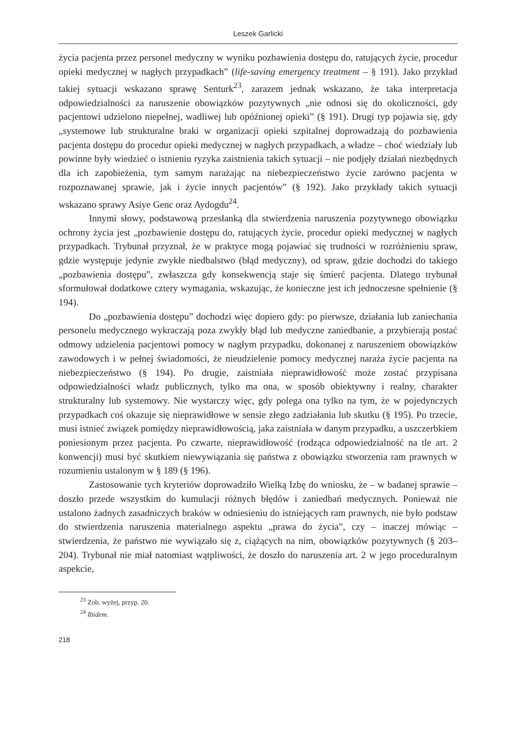Leszek Garlicki
życia pacjenta przez personel medyczny w wyniku pozbawienia dostępu do, ratujących życie, procedur opieki medycznej w nagłych przypadkach” (life-saving emergency treatment – § 191). Jako przykład takiej sytuacji wskazano sprawę Senturk<sup>23</sup>, zarazem jednak wskazano, że taka interpretacja odpowiedzialności za naruszenie obowiązków pozytywnych „nie odnosi się do okoliczności, gdy pacjentowi udzielono niepełnej, wadliwej lub opóźnionej opieki” (§ 191). Drugi typ pojawia się, gdy „systemowe lub strukturalne braki w organizacji opieki szpitalnej doprowadzają do pozbawienia pacjenta dostępu do procedur opieki medycznej w nagłych przypadkach, a władze – choć wiedziały lub powinne były wiedzieć o istnieniu ryzyka zaistnienia takich sytuacji – nie podjęły działań niezbędnych dla ich zapobieżenia, tym samym narażając na niebezpieczeństwo życie zarówno pacjenta w rozpoznawanej sprawie, jak i życie innych pacjentów” (§ 192). Jako przykłady takich sytuacji wskazano sprawy Asiye Genc oraz Aydogdu<sup>24</sup>.
Innymi słowy, podstawową przesłanką dla stwierdzenia naruszenia pozytywnego obowiązku ochrony życia jest „pozbawienie dostępu do, ratujących życie, procedur opieki medycznej w nagłych przypadkach. Trybunał przyznał, że w praktyce mogą pojawiać się trudności w rozróżnieniu spraw, gdzie występuje jedynie zwykłe niedbalstwo (błąd medyczny), od spraw, gdzie dochodzi do takiego „pozbawienia dostępu”, zwłaszcza gdy konsekwencją staje się śmierć pacjenta. Dlatego trybunał sformułował dodatkowe cztery wymagania, wskazując, że konieczne jest ich jednoczesne spełnienie (§ 194).
Do „pozbawienia dostępu” dochodzi więc dopiero gdy: po pierwsze, działania lub zaniechania personelu medycznego wykraczają poza zwykły błąd lub medyczne zaniedbanie, a przybierają postać odmowy udzielenia pacjentowi pomocy w nagłym przypadku, dokonanej z naruszeniem obowiązków zawodowych i w pełnej świadomości, że nieudzielenie pomocy medycznej naraża życie pacjenta na niebezpieczeństwo (§ 194). Po drugie, zaistniała nieprawidłowość może zostać przypisana odpowiedzialności władz publicznych, tylko ma ona, w sposób obiektywny i realny, charakter strukturalny lub systemowy. Nie wystarczy więc, gdy polega ona tylko na tym, że w pojedynczych przypadkach coś okazuje się nieprawidłowe w sensie złego zadziałania lub skutku (§ 195). Po trzecie, musi istnieć związek pomiędzy nieprawidłowością, jaka zaistniała w danym przypadku, a uszczerbkiem poniesionym przez pacjenta. Po czwarte, nieprawidłowość (rodząca odpowiedzialność na tle art. 2 konwencji) musi być skutkiem niewywiązania się państwa z obowiązku stworzenia ram prawnych w rozumieniu ustalonym w § 189 (§ 196).
Zastosowanie tych kryteriów doprowadziło Wielką Izbę do wniosku, że – w badanej sprawie – doszło przede wszystkim do kumulacji różnych błędów i zaniedbań medycznych. Ponieważ nie ustalono żadnych zasadniczych braków w odniesieniu do istniejących ram prawnych, nie było podstaw do stwierdzenia naruszenia materialnego aspektu „prawa do życia”, czy – inaczej mówiąc – stwierdzenia, że państwo nie wywiązało się z, ciążących na nim, obowiązków pozytywnych (§ 203–204). Trybunał nie miał natomiast wątpliwości, że doszło do naruszenia art. 2 w jego proceduralnym aspekcie,
<sup>23</sup> Zob. wyżej, przyp. 20.
<sup>24</sup> Ibidem.
218